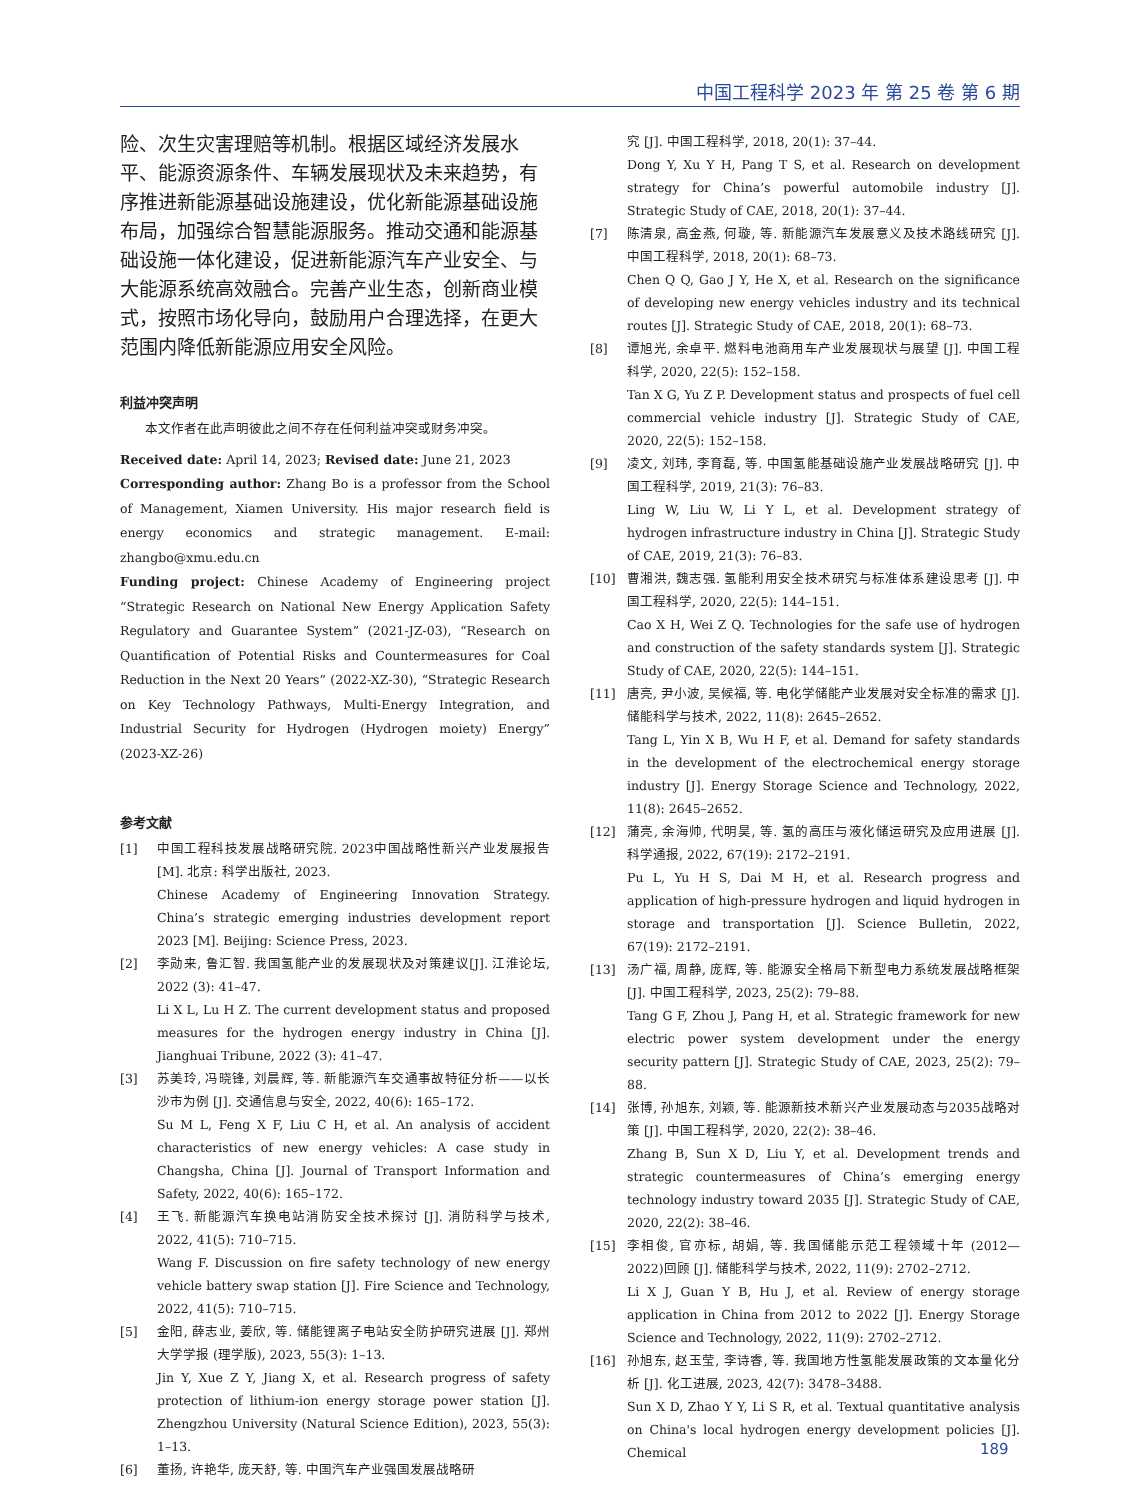中国工程科学 2023 年 第 25 卷 第 6 期
险、次生灾害理赔等机制。根据区域经济发展水平、能源资源条件、车辆发展现状及未来趋势，有序推进新能源基础设施建设，优化新能源基础设施布局，加强综合智慧能源服务。推动交通和能源基础设施一体化建设，促进新能源汽车产业安全、与大能源系统高效融合。完善产业生态，创新商业模式，按照市场化导向，鼓励用户合理选择，在更大范围内降低新能源应用安全风险。
利益冲突声明
本文作者在此声明彼此之间不存在任何利益冲突或财务冲突。
Received date: April 14, 2023; Revised date: June 21, 2023
Corresponding author: Zhang Bo is a professor from the School of Management, Xiamen University. His major research field is energy economics and strategic management. E-mail: zhangbo@xmu.edu.cn
Funding project: Chinese Academy of Engineering project “Strategic Research on National New Energy Application Safety Regulatory and Guarantee System” (2021-JZ-03), “Research on Quantification of Potential Risks and Countermeasures for Coal Reduction in the Next 20 Years” (2022-XZ-30), “Strategic Research on Key Technology Pathways, Multi-Energy Integration, and Industrial Security for Hydrogen (Hydrogen moiety) Energy” (2023-XZ-26)
参考文献
[1] 中国工程科技发展战略研究院. 2023中国战略性新兴产业发展报告 [M]. 北京: 科学出版社, 2023.
Chinese Academy of Engineering Innovation Strategy. China’s strategic emerging industries development report 2023 [M]. Beijing: Science Press, 2023.
[2] 李勋来, 鲁汇智. 我国氢能产业的发展现状及对策建议[J]. 江淮论坛, 2022 (3): 41–47.
Li X L, Lu H Z. The current development status and proposed measures for the hydrogen energy industry in China [J]. Jianghuai Tribune, 2022 (3): 41–47.
[3] 苏美玲, 冯晓锋, 刘晨辉, 等. 新能源汽车交通事故特征分析——以长沙市为例 [J]. 交通信息与安全, 2022, 40(6): 165–172.
Su M L, Feng X F, Liu C H, et al. An analysis of accident characteristics of new energy vehicles: A case study in Changsha, China [J]. Journal of Transport Information and Safety, 2022, 40(6): 165–172.
[4] 王飞. 新能源汽车换电站消防安全技术探讨 [J]. 消防科学与技术, 2022, 41(5): 710–715.
Wang F. Discussion on fire safety technology of new energy vehicle battery swap station [J]. Fire Science and Technology, 2022, 41(5): 710–715.
[5] 金阳, 薛志业, 姜欣, 等. 储能锂离子电站安全防护研究进展 [J]. 郑州大学学报 (理学版), 2023, 55(3): 1–13.
Jin Y, Xue Z Y, Jiang X, et al. Research progress of safety protection of lithium-ion energy storage power station [J]. Zhengzhou University (Natural Science Edition), 2023, 55(3): 1–13.
[6] 董扬, 许艳华, 庞天舒, 等. 中国汽车产业强国发展战略研
究 [J]. 中国工程科学, 2018, 20(1): 37–44.
Dong Y, Xu Y H, Pang T S, et al. Research on development strategy for China’s powerful automobile industry [J]. Strategic Study of CAE, 2018, 20(1): 37–44.
[7] 陈清泉, 高金燕, 何璇, 等. 新能源汽车发展意义及技术路线研究 [J]. 中国工程科学, 2018, 20(1): 68–73.
Chen Q Q, Gao J Y, He X, et al. Research on the significance of developing new energy vehicles industry and its technical routes [J]. Strategic Study of CAE, 2018, 20(1): 68–73.
[8] 谭旭光, 余卓平. 燃料电池商用车产业发展现状与展望 [J]. 中国工程科学, 2020, 22(5): 152–158.
Tan X G, Yu Z P. Development status and prospects of fuel cell commercial vehicle industry [J]. Strategic Study of CAE, 2020, 22(5): 152–158.
[9] 凌文, 刘玮, 李育磊, 等. 中国氢能基础设施产业发展战略研究 [J]. 中国工程科学, 2019, 21(3): 76–83.
Ling W, Liu W, Li Y L, et al. Development strategy of hydrogen infrastructure industry in China [J]. Strategic Study of CAE, 2019, 21(3): 76–83.
[10] 曹湘洪, 魏志强. 氢能利用安全技术研究与标准体系建设思考 [J]. 中国工程科学, 2020, 22(5): 144–151.
Cao X H, Wei Z Q. Technologies for the safe use of hydrogen and construction of the safety standards system [J]. Strategic Study of CAE, 2020, 22(5): 144–151.
[11] 唐亮, 尹小波, 吴候福, 等. 电化学储能产业发展对安全标准的需求 [J]. 储能科学与技术, 2022, 11(8): 2645–2652.
Tang L, Yin X B, Wu H F, et al. Demand for safety standards in the development of the electrochemical energy storage industry [J]. Energy Storage Science and Technology, 2022, 11(8): 2645–2652.
[12] 蒲亮, 余海帅, 代明昊, 等. 氢的高压与液化储运研究及应用进展 [J]. 科学通报, 2022, 67(19): 2172–2191.
Pu L, Yu H S, Dai M H, et al. Research progress and application of high-pressure hydrogen and liquid hydrogen in storage and transportation [J]. Science Bulletin, 2022, 67(19): 2172–2191.
[13] 汤广福, 周静, 庞辉, 等. 能源安全格局下新型电力系统发展战略框架 [J]. 中国工程科学, 2023, 25(2): 79–88.
Tang G F, Zhou J, Pang H, et al. Strategic framework for new electric power system development under the energy security pattern [J]. Strategic Study of CAE, 2023, 25(2): 79–88.
[14] 张博, 孙旭东, 刘颖, 等. 能源新技术新兴产业发展动态与2035战略对策 [J]. 中国工程科学, 2020, 22(2): 38–46.
Zhang B, Sun X D, Liu Y, et al. Development trends and strategic countermeasures of China’s emerging energy technology industry toward 2035 [J]. Strategic Study of CAE, 2020, 22(2): 38–46.
[15] 李相俊, 官亦标, 胡娟, 等. 我国储能示范工程领域十年 (2012—2022)回顾 [J]. 储能科学与技术, 2022, 11(9): 2702–2712.
Li X J, Guan Y B, Hu J, et al. Review of energy storage application in China from 2012 to 2022 [J]. Energy Storage Science and Technology, 2022, 11(9): 2702–2712.
[16] 孙旭东, 赵玉莹, 李诗睿, 等. 我国地方性氢能发展政策的文本量化分析 [J]. 化工进展, 2023, 42(7): 3478–3488.
Sun X D, Zhao Y Y, Li S R, et al. Textual quantitative analysis on China's local hydrogen energy development policies [J]. Chemical
189